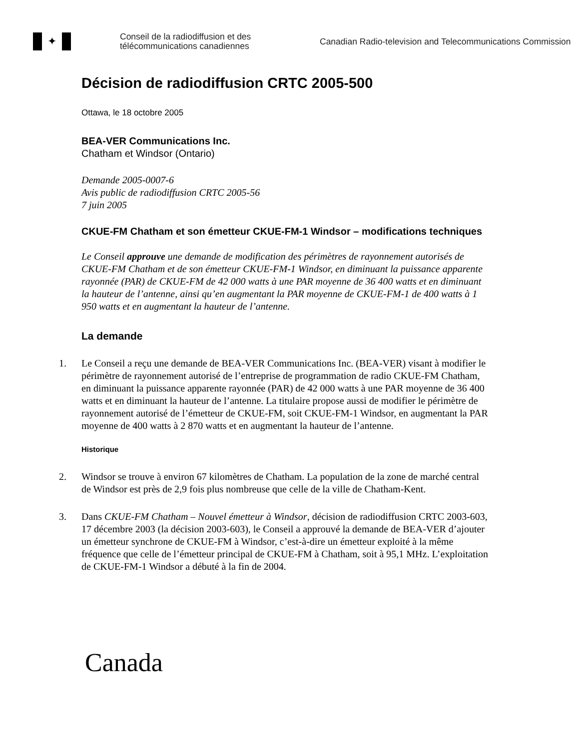✦
Conseil de la radiodiffusion et des télécommunications canadiennes
Canadian Radio-television and Telecommunications Commission
Décision de radiodiffusion CRTC 2005-500
Ottawa, le 18 octobre 2005
BEA-VER Communications Inc.
Chatham et Windsor (Ontario)
Demande 2005-0007-6
Avis public de radiodiffusion CRTC 2005-56
7 juin 2005
CKUE-FM Chatham et son émetteur CKUE-FM-1 Windsor – modifications techniques
Le Conseil approuve une demande de modification des périmètres de rayonnement autorisés de CKUE-FM Chatham et de son émetteur CKUE-FM-1 Windsor, en diminuant la puissance apparente rayonnée (PAR) de CKUE-FM de 42 000 watts à une PAR moyenne de 36 400 watts et en diminuant la hauteur de l’antenne, ainsi qu’en augmentant la PAR moyenne de CKUE-FM-1 de 400 watts à 1 950 watts et en augmentant la hauteur de l’antenne.
La demande
1. Le Conseil a reçu une demande de BEA-VER Communications Inc. (BEA-VER) visant à modifier le périmètre de rayonnement autorisé de l’entreprise de programmation de radio CKUE-FM Chatham, en diminuant la puissance apparente rayonnée (PAR) de 42 000 watts à une PAR moyenne de 36 400 watts et en diminuant la hauteur de l’antenne. La titulaire propose aussi de modifier le périmètre de rayonnement autorisé de l’émetteur de CKUE-FM, soit CKUE-FM-1 Windsor, en augmentant la PAR moyenne de 400 watts à 2 870 watts et en augmentant la hauteur de l’antenne.
Historique
2. Windsor se trouve à environ 67 kilomètres de Chatham. La population de la zone de marché central de Windsor est près de 2,9 fois plus nombreuse que celle de la ville de Chatham-Kent.
3. Dans CKUE-FM Chatham – Nouvel émetteur à Windsor, décision de radiodiffusion CRTC 2003-603, 17 décembre 2003 (la décision 2003-603), le Conseil a approuvé la demande de BEA-VER d’ajouter un émetteur synchrone de CKUE-FM à Windsor, c’est-à-dire un émetteur exploité à la même fréquence que celle de l’émetteur principal de CKUE-FM à Chatham, soit à 95,1 MHz. L’exploitation de CKUE-FM-1 Windsor a débuté à la fin de 2004.
Canada